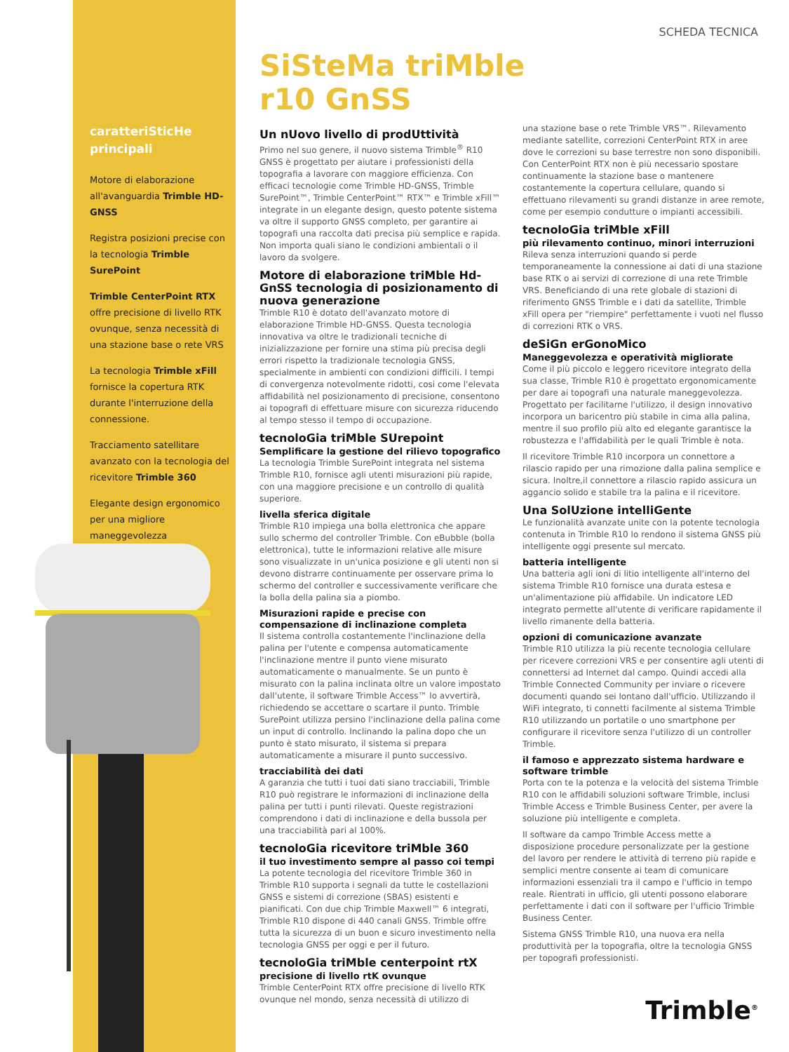caratteriSticHe principali
Motore di elaborazione all'avanguardia Trimble HD-GNSS
Registra posizioni precise con la tecnologia Trimble SurePoint
Trimble CenterPoint RTX offre precisione di livello RTK ovunque, senza necessità di una stazione base o rete VRS
La tecnologia Trimble xFill fornisce la copertura RTK durante l'interruzione della connessione.
Tracciamento satellitare avanzato con la tecnologia del ricevitore Trimble 360
Elegante design ergonomico per una migliore maneggevolezza
SCHEDA TECNICA
SiSteMa triMble
r10 GnSS
Un nUovo livello di prodUttività
Primo nel suo genere, il nuovo sistema Trimble<sup>®</sup> R10 GNSS è progettato per aiutare i professionisti della topografia a lavorare con maggiore efficienza. Con efficaci tecnologie come Trimble HD-GNSS, Trimble SurePoint™, Trimble CenterPoint™ RTX™ e Trimble xFill™ integrate in un elegante design, questo potente sistema va oltre il supporto GNSS completo, per garantire ai topografi una raccolta dati precisa più semplice e rapida. Non importa quali siano le condizioni ambientali o il lavoro da svolgere.
Motore di elaborazione triMble Hd-GnSS tecnologia di posizionamento di nuova generazione
Trimble R10 è dotato dell'avanzato motore di elaborazione Trimble HD-GNSS. Questa tecnologia innovativa va oltre le tradizionali tecniche di inizializzazione per fornire una stima più precisa degli errori rispetto la tradizionale tecnologia GNSS, specialmente in ambienti con condizioni difficili. I tempi di convergenza notevolmente ridotti, cosi come l'elevata affidabilità nel posizionamento di precisione, consentono ai topografi di effettuare misure con sicurezza riducendo al tempo stesso il tempo di occupazione.
tecnoloGia triMble SUrepoint
Semplificare la gestione del rilievo topografico
La tecnologia Trimble SurePoint integrata nel sistema Trimble R10, fornisce agli utenti misurazioni più rapide, con una maggiore precisione e un controllo di qualità superiore.
livella sferica digitale
Trimble R10 impiega una bolla elettronica che appare sullo schermo del controller Trimble. Con eBubble (bolla elettronica), tutte le informazioni relative alle misure sono visualizzate in un'unica posizione e gli utenti non si devono distrarre continuamente per osservare prima lo schermo del controller e successivamente verificare che la bolla della palina sia a piombo.
Misurazioni rapide e precise con compensazione di inclinazione completa
Il sistema controlla costantemente l'inclinazione della palina per l'utente e compensa automaticamente l'inclinazione mentre il punto viene misurato automaticamente o manualmente. Se un punto è misurato con la palina inclinata oltre un valore impostato dall'utente, il software Trimble Access™ lo avvertirà, richiedendo se accettare o scartare il punto. Trimble SurePoint utilizza persino l'inclinazione della palina come un input di controllo. Inclinando la palina dopo che un punto è stato misurato, il sistema si prepara automaticamente a misurare il punto successivo.
tracciabilità dei dati
A garanzia che tutti i tuoi dati siano tracciabili, Trimble R10 può registrare le informazioni di inclinazione della palina per tutti i punti rilevati. Queste registrazioni comprendono i dati di inclinazione e della bussola per una tracciabilità pari al 100%.
tecnoloGia ricevitore triMble 360
il tuo investimento sempre al passo coi tempi
La potente tecnologia del ricevitore Trimble 360 in Trimble R10 supporta i segnali da tutte le costellazioni GNSS e sistemi di correzione (SBAS) esistenti e pianificati. Con due chip Trimble Maxwell™ 6 integrati, Trimble R10 dispone di 440 canali GNSS. Trimble offre tutta la sicurezza di un buon e sicuro investimento nella tecnologia GNSS per oggi e per il futuro.
tecnoloGia triMble centerpoint rtX
precisione di livello rtK ovunque
Trimble CenterPoint RTX offre precisione di livello RTK ovunque nel mondo, senza necessità di utilizzo di
una stazione base o rete Trimble VRS™. Rilevamento mediante satellite, correzioni CenterPoint RTX in aree dove le correzioni su base terrestre non sono disponibili. Con CenterPoint RTX non è più necessario spostare continuamente la stazione base o mantenere costantemente la copertura cellulare, quando si effettuano rilevamenti su grandi distanze in aree remote, come per esempio condutture o impianti accessibili.
tecnoloGia triMble xFill
più rilevamento continuo, minori interruzioni
Rileva senza interruzioni quando si perde temporaneamente la connessione ai dati di una stazione base RTK o ai servizi di correzione di una rete Trimble VRS. Beneficiando di una rete globale di stazioni di riferimento GNSS Trimble e i dati da satellite, Trimble xFill opera per "riempire" perfettamente i vuoti nel flusso di correzioni RTK o VRS.
deSiGn erGonoMico
Maneggevolezza e operatività migliorate
Come il più piccolo e leggero ricevitore integrato della sua classe, Trimble R10 è progettato ergonomicamente per dare ai topografi una naturale maneggevolezza. Progettato per facilitarne l'utilizzo, il design innovativo incorpora un baricentro più stabile in cima alla palina, mentre il suo profilo più alto ed elegante garantisce la robustezza e l'affidabilità per le quali Trimble è nota.
Il ricevitore Trimble R10 incorpora un connettore a rilascio rapido per una rimozione dalla palina semplice e sicura. Inoltre,il connettore a rilascio rapido assicura un aggancio solido e stabile tra la palina e il ricevitore.
Una SolUzione intelliGente
Le funzionalità avanzate unite con la potente tecnologia contenuta in Trimble R10 lo rendono il sistema GNSS più intelligente oggi presente sul mercato.
batteria intelligente
Una batteria agli ioni di litio intelligente all'interno del sistema Trimble R10 fornisce una durata estesa e un'alimentazione più affidabile. Un indicatore LED integrato permette all'utente di verificare rapidamente il livello rimanente della batteria.
opzioni di comunicazione avanzate
Trimble R10 utilizza la più recente tecnologia cellulare per ricevere correzioni VRS e per consentire agli utenti di connettersi ad Internet dal campo. Quindi accedi alla Trimble Connected Community per inviare o ricevere documenti quando sei lontano dall'ufficio. Utilizzando il WiFi integrato, ti connetti facilmente al sistema Trimble R10 utilizzando un portatile o uno smartphone per configurare il ricevitore senza l'utilizzo di un controller Trimble.
il famoso e apprezzato sistema hardware e software trimble
Porta con te la potenza e la velocità del sistema Trimble R10 con le affidabili soluzioni software Trimble, inclusi Trimble Access e Trimble Business Center, per avere la soluzione più intelligente e completa.
Il software da campo Trimble Access mette a disposizione procedure personalizzate per la gestione del lavoro per rendere le attività di terreno più rapide e semplici mentre consente ai team di comunicare informazioni essenziali tra il campo e l'ufficio in tempo reale. Rientrati in ufficio, gli utenti possono elaborare perfettamente i dati con il software per l'ufficio Trimble Business Center.
Sistema GNSS Trimble R10, una nuova era nella produttività per la topografia, oltre la tecnologia GNSS per topografi professionisti.
Trimble<sup>®</sup>